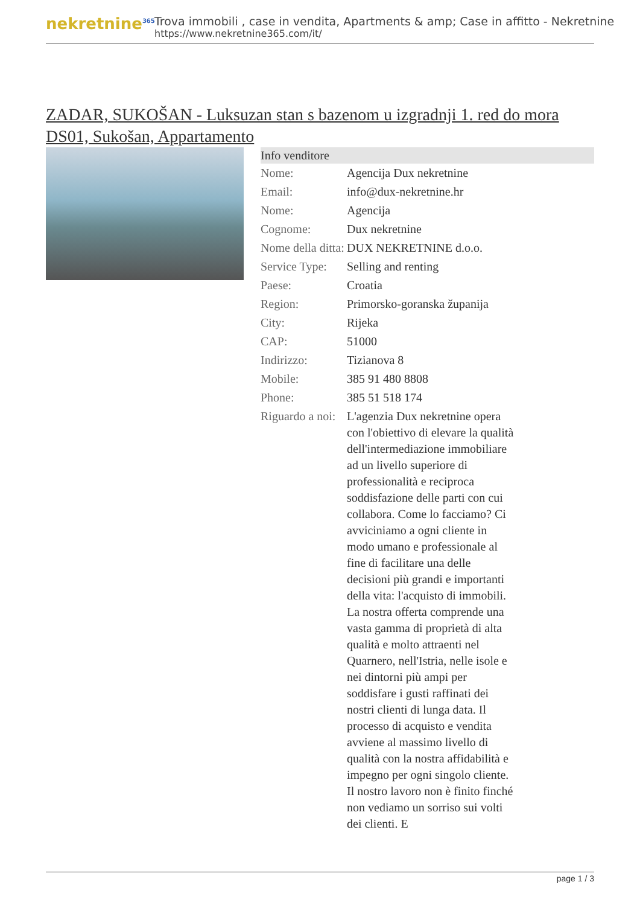nekretnine<sup>365</sup>
Trova immobili , case in vendita, Apartments & amp; Case in affitto - Nekretnine
https://www.nekretnine365.com/it/
ZADAR, SUKOŠAN - Luksuzan stan s bazenom u izgradnji 1. red do mora DS01, Sukošan, Appartamento
| Info venditore | |
| --- | --- |
| Nome: | Agencija Dux nekretnine |
| Email: | info@dux-nekretnine.hr |
| Nome: | Agencija |
| Cognome: | Dux nekretnine |
| Nome della ditta: | DUX NEKRETNINE d.o.o. |
| Service Type: | Selling and renting |
| Paese: | Croatia |
| Region: | Primorsko-goranska županija |
| City: | Rijeka |
| CAP: | 51000 |
| Indirizzo: | Tizianova 8 |
| Mobile: | 385 91 480 8808 |
| Phone: | 385 51 518 174 |
| Riguardo a noi: | L'agenzia Dux nekretnine opera con l'obiettivo di elevare la qualità dell'intermediazione immobiliare ad un livello superiore di professionalità e reciproca soddisfazione delle parti con cui collabora. Come lo facciamo? Ci avviciniamo a ogni cliente in modo umano e professionale al fine di facilitare una delle decisioni più grandi e importanti della vita: l'acquisto di immobili. La nostra offerta comprende una vasta gamma di proprietà di alta qualità e molto attraenti nel Quarnero, nell'Istria, nelle isole e nei dintorni più ampi per soddisfare i gusti raffinati dei nostri clienti di lunga data. Il processo di acquisto e vendita avviene al massimo livello di qualità con la nostra affidabilità e impegno per ogni singolo cliente. Il nostro lavoro non è finito finché non vediamo un sorriso sui volti dei clienti. E |
page 1 / 3